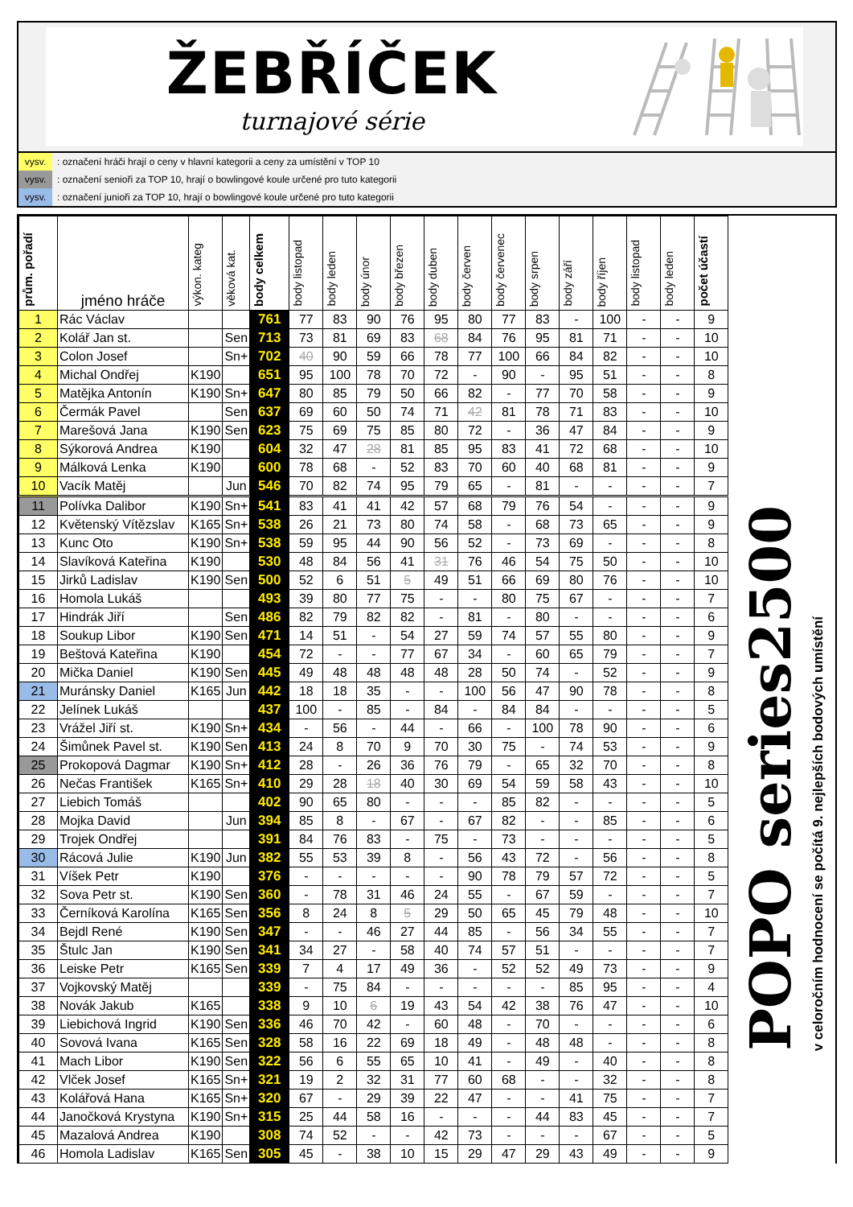ŽEBŘÍČEK
turnajové série
vysv.: označení hráči hrají o ceny v hlavní kategorii a ceny za umístění v TOP 10
vysv.: označení senioři za TOP 10, hrají o bowlingové koule určené pro tuto kategorii
vysv.: označení junioři za TOP 10, hrají o bowlingové koule určené pro tuto kategorii
| prům. pořadí | jméno hráče | výkon. kateg | věková kat. | body celkem | body listopad | body leden | body únor | body březen | body duben | body červen | body červenec | body srpen | body září | body říjen | body listopad | body leden | počet účastí |
| --- | --- | --- | --- | --- | --- | --- | --- | --- | --- | --- | --- | --- | --- | --- | --- | --- | --- |
| 1 | Rác Václav | | | 761 | 77 | 83 | 90 | 76 | 95 | 80 | 77 | 83 | - | 100 | - | - | 9 |
| 2 | Kolář Jan st. | | Sen | 713 | 73 | 81 | 69 | 83 | 68 | 84 | 76 | 95 | 81 | 71 | - | - | 10 |
| 3 | Colon Josef | | Sn+ | 702 | 40 | 90 | 59 | 66 | 78 | 77 | 100 | 66 | 84 | 82 | - | - | 10 |
| 4 | Michal Ondřej | K190 | | 651 | 95 | 100 | 78 | 70 | 72 | - | 90 | - | 95 | 51 | - | - | 8 |
| 5 | Matějka Antonín | K190 | Sn+ | 647 | 80 | 85 | 79 | 50 | 66 | 82 | - | 77 | 70 | 58 | - | - | 9 |
| 6 | Čermák Pavel | | Sen | 637 | 69 | 60 | 50 | 74 | 71 | 42 | 81 | 78 | 71 | 83 | - | - | 10 |
| 7 | Marešová Jana | K190 | Sen | 623 | 75 | 69 | 75 | 85 | 80 | 72 | - | 36 | 47 | 84 | - | - | 9 |
| 8 | Sýkorová Andrea | K190 | | 604 | 32 | 47 | 28 | 81 | 85 | 95 | 83 | 41 | 72 | 68 | - | - | 10 |
| 9 | Málková Lenka | K190 | | 600 | 78 | 68 | - | 52 | 83 | 70 | 60 | 40 | 68 | 81 | - | - | 9 |
| 10 | Vacík Matěj | | Jun | 546 | 70 | 82 | 74 | 95 | 79 | 65 | - | 81 | - | - | - | - | 7 |
| 11 | Polívka Dalibor | K190 | Sn+ | 541 | 83 | 41 | 41 | 42 | 57 | 68 | 79 | 76 | 54 | - | - | - | 9 |
| 12 | Květenský Vítězslav | K165 | Sn+ | 538 | 26 | 21 | 73 | 80 | 74 | 58 | - | 68 | 73 | 65 | - | - | 9 |
| 13 | Kunc Oto | K190 | Sn+ | 538 | 59 | 95 | 44 | 90 | 56 | 52 | - | 73 | 69 | - | - | - | 8 |
| 14 | Slavíková Kateřina | K190 | | 530 | 48 | 84 | 56 | 41 | 31 | 76 | 46 | 54 | 75 | 50 | - | - | 10 |
| 15 | Jirků Ladislav | K190 | Sen | 500 | 52 | 6 | 51 | 5 | 49 | 51 | 66 | 69 | 80 | 76 | - | - | 10 |
| 16 | Homola Lukáš | | | 493 | 39 | 80 | 77 | 75 | - | - | 80 | 75 | 67 | - | - | - | 7 |
| 17 | Hindrák Jiří | | Sen | 486 | 82 | 79 | 82 | 82 | - | 81 | - | 80 | - | - | - | - | 6 |
| 18 | Soukup Libor | K190 | Sen | 471 | 14 | 51 | - | 54 | 27 | 59 | 74 | 57 | 55 | 80 | - | - | 9 |
| 19 | Beštová Kateřina | K190 | | 454 | 72 | - | - | 77 | 67 | 34 | - | 60 | 65 | 79 | - | - | 7 |
| 20 | Mička Daniel | K190 | Sen | 445 | 49 | 48 | 48 | 48 | 48 | 28 | 50 | 74 | - | 52 | - | - | 9 |
| 21 | Muránsky Daniel | K165 | Jun | 442 | 18 | 18 | 35 | - | - | 100 | 56 | 47 | 90 | 78 | - | - | 8 |
| 22 | Jelínek Lukáš | | | 437 | 100 | - | 85 | - | 84 | - | 84 | 84 | - | - | - | - | 5 |
| 23 | Vrážel Jiří st. | K190 | Sn+ | 434 | - | 56 | - | 44 | - | 66 | - | 100 | 78 | 90 | - | - | 6 |
| 24 | Šimůnek Pavel st. | K190 | Sen | 413 | 24 | 8 | 70 | 9 | 70 | 30 | 75 | - | 74 | 53 | - | - | 9 |
| 25 | Prokopová Dagmar | K190 | Sn+ | 412 | 28 | - | 26 | 36 | 76 | 79 | - | 65 | 32 | 70 | - | - | 8 |
| 26 | Nečas František | K165 | Sn+ | 410 | 29 | 28 | 18 | 40 | 30 | 69 | 54 | 59 | 58 | 43 | - | - | 10 |
| 27 | Liebich Tomáš | | | 402 | 90 | 65 | 80 | - | - | - | 85 | 82 | - | - | - | - | 5 |
| 28 | Mojka David | | Jun | 394 | 85 | 8 | - | 67 | - | 67 | 82 | - | - | 85 | - | - | 6 |
| 29 | Trojek Ondřej | | | 391 | 84 | 76 | 83 | - | 75 | - | 73 | - | - | - | - | - | 5 |
| 30 | Rácová Julie | K190 | Jun | 382 | 55 | 53 | 39 | 8 | - | 56 | 43 | 72 | - | 56 | - | - | 8 |
| 31 | Víšek Petr | K190 | | 376 | - | - | - | - | - | 90 | 78 | 79 | 57 | 72 | - | - | 5 |
| 32 | Sova Petr st. | K190 | Sen | 360 | - | 78 | 31 | 46 | 24 | 55 | - | 67 | 59 | - | - | - | 7 |
| 33 | Černíková Karolína | K165 | Sen | 356 | 8 | 24 | 8 | 5 | 29 | 50 | 65 | 45 | 79 | 48 | - | - | 10 |
| 34 | Bejdl René | K190 | Sen | 347 | - | - | 46 | 27 | 44 | 85 | - | 56 | 34 | 55 | - | - | 7 |
| 35 | Štulc Jan | K190 | Sen | 341 | 34 | 27 | - | 58 | 40 | 74 | 57 | 51 | - | - | - | - | 7 |
| 36 | Leiske Petr | K165 | Sen | 339 | 7 | 4 | 17 | 49 | 36 | - | 52 | 52 | 49 | 73 | - | - | 9 |
| 37 | Vojkovský Matěj | | | 339 | - | 75 | 84 | - | - | - | - | - | 85 | 95 | - | - | 4 |
| 38 | Novák Jakub | K165 | | 338 | 9 | 10 | 6 | 19 | 43 | 54 | 42 | 38 | 76 | 47 | - | - | 10 |
| 39 | Liebichová Ingrid | K190 | Sen | 336 | 46 | 70 | 42 | - | 60 | 48 | - | 70 | - | - | - | - | 6 |
| 40 | Sovová Ivana | K165 | Sen | 328 | 58 | 16 | 22 | 69 | 18 | 49 | - | 48 | 48 | - | - | - | 8 |
| 41 | Mach Libor | K190 | Sen | 322 | 56 | 6 | 55 | 65 | 10 | 41 | - | 49 | - | 40 | - | - | 8 |
| 42 | Vlček Josef | K165 | Sn+ | 321 | 19 | 2 | 32 | 31 | 77 | 60 | 68 | - | - | 32 | - | - | 8 |
| 43 | Kolářová Hana | K165 | Sn+ | 320 | 67 | - | 29 | 39 | 22 | 47 | - | - | 41 | 75 | - | - | 7 |
| 44 | Janočková Krystyna | K190 | Sn+ | 315 | 25 | 44 | 58 | 16 | - | - | - | 44 | 83 | 45 | - | - | 7 |
| 45 | Mazalová Andrea | K190 | | 308 | 74 | 52 | - | - | 42 | 73 | - | - | - | 67 | - | - | 5 |
| 46 | Homola Ladislav | K165 | Sen | 305 | 45 | - | 38 | 10 | 15 | 29 | 47 | 29 | 43 | 49 | - | - | 9 |
POPO series2500
v celoročním hodnocení se počítá 9. nejlepších bodových umístění